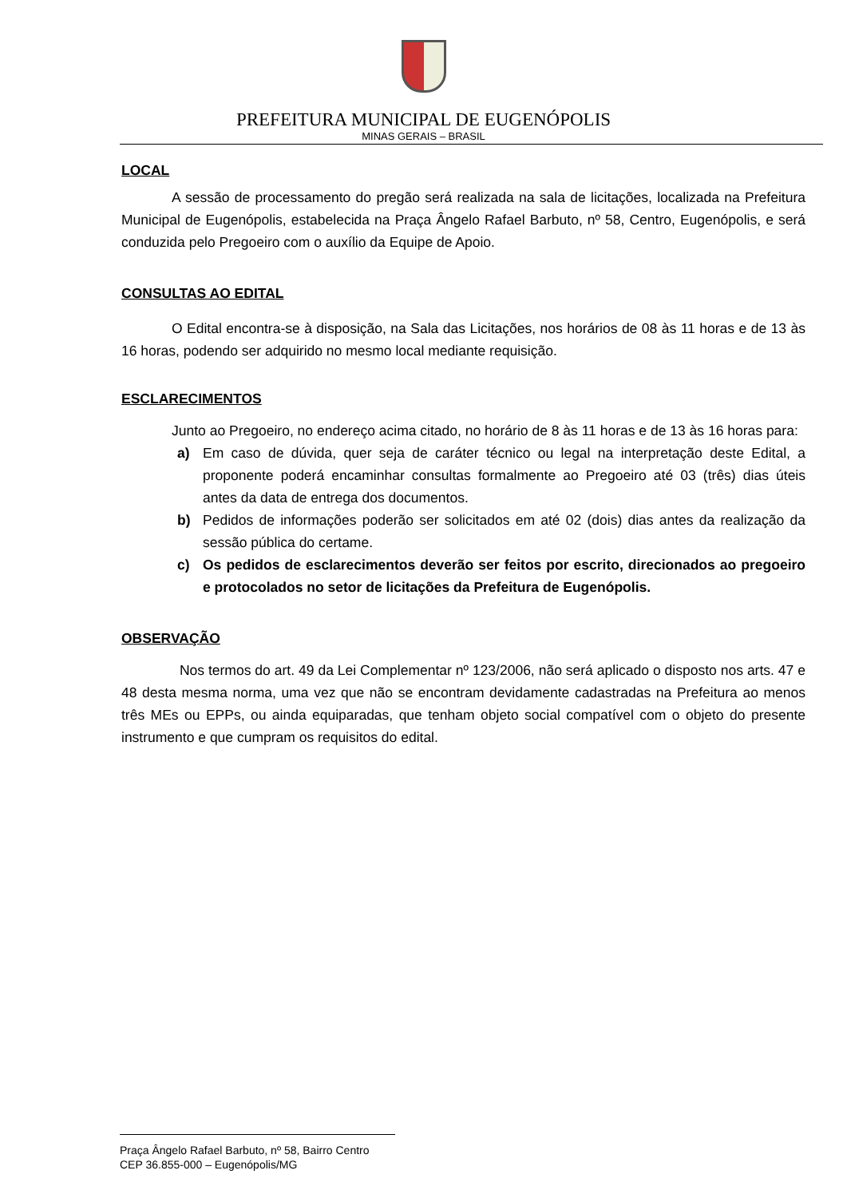PREFEITURA MUNICIPAL DE EUGENÓPOLIS
MINAS GERAIS – BRASIL
LOCAL
A sessão de processamento do pregão será realizada na sala de licitações, localizada na Prefeitura Municipal de Eugenópolis, estabelecida na Praça Ângelo Rafael Barbuto, nº 58, Centro, Eugenópolis, e será conduzida pelo Pregoeiro com o auxílio da Equipe de Apoio.
CONSULTAS AO EDITAL
O Edital encontra-se à disposição, na Sala das Licitações, nos horários de 08 às 11 horas e de 13 às 16 horas, podendo ser adquirido no mesmo local mediante requisição.
ESCLARECIMENTOS
Junto ao Pregoeiro, no endereço acima citado, no horário de 8 às 11 horas e de 13 às 16 horas para:
a) Em caso de dúvida, quer seja de caráter técnico ou legal na interpretação deste Edital, a proponente poderá encaminhar consultas formalmente ao Pregoeiro até 03 (três) dias úteis antes da data de entrega dos documentos.
b) Pedidos de informações poderão ser solicitados em até 02 (dois) dias antes da realização da sessão pública do certame.
c) Os pedidos de esclarecimentos deverão ser feitos por escrito, direcionados ao pregoeiro e protocolados no setor de licitações da Prefeitura de Eugenópolis.
OBSERVAÇÃO
Nos termos do art. 49 da Lei Complementar nº 123/2006, não será aplicado o disposto nos arts. 47 e 48 desta mesma norma, uma vez que não se encontram devidamente cadastradas na Prefeitura ao menos três MEs ou EPPs, ou ainda equiparadas, que tenham objeto social compatível com o objeto do presente instrumento e que cumpram os requisitos do edital.
Praça Ângelo Rafael Barbuto, nº 58, Bairro Centro
CEP 36.855-000 – Eugenópolis/MG